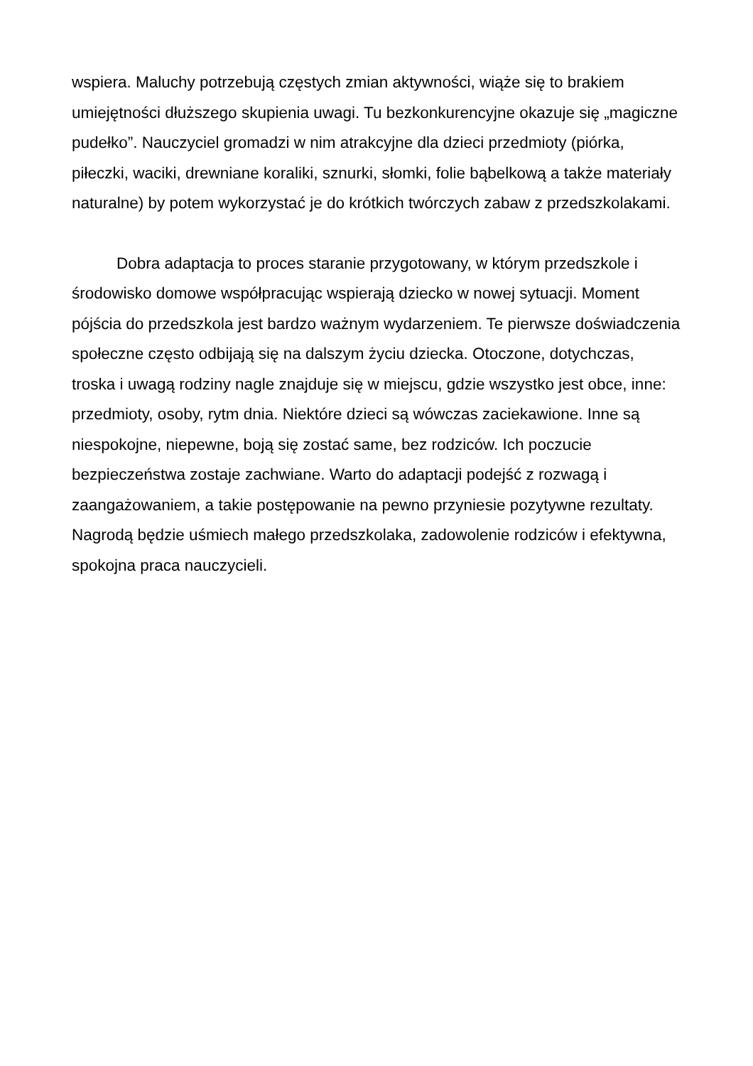wspiera. Maluchy potrzebują częstych zmian aktywności, wiąże się to brakiem umiejętności dłuższego skupienia uwagi. Tu bezkonkurencyjne okazuje się „magiczne pudełko”. Nauczyciel gromadzi w nim atrakcyjne dla dzieci przedmioty (piórka, piłeczki, waciki, drewniane koraliki, sznurki, słomki, folie bąbelkową a także materiały naturalne) by potem wykorzystać je do krótkich twórczych zabaw z przedszkolakami.
Dobra adaptacja to proces staranie przygotowany, w którym przedszkole i środowisko domowe współpracując wspierają dziecko w nowej sytuacji. Moment pójścia do przedszkola jest bardzo ważnym wydarzeniem. Te pierwsze doświadczenia społeczne często odbijają się na dalszym życiu dziecka. Otoczone, dotychczas, troska i uwagą rodziny nagle znajduje się w miejscu, gdzie wszystko jest obce, inne: przedmioty, osoby, rytm dnia. Niektóre dzieci są wówczas zaciekawione. Inne są niespokojne, niepewne, boją się zostać same, bez rodziców. Ich poczucie bezpieczeństwa zostaje zachwiane. Warto do adaptacji podejść z rozwagą i zaangażowaniem, a takie postępowanie na pewno przyniesie pozytywne rezultaty. Nagrodą będzie uśmiech małego przedszkolaka, zadowolenie rodziców i efektywna, spokojna praca nauczycieli.